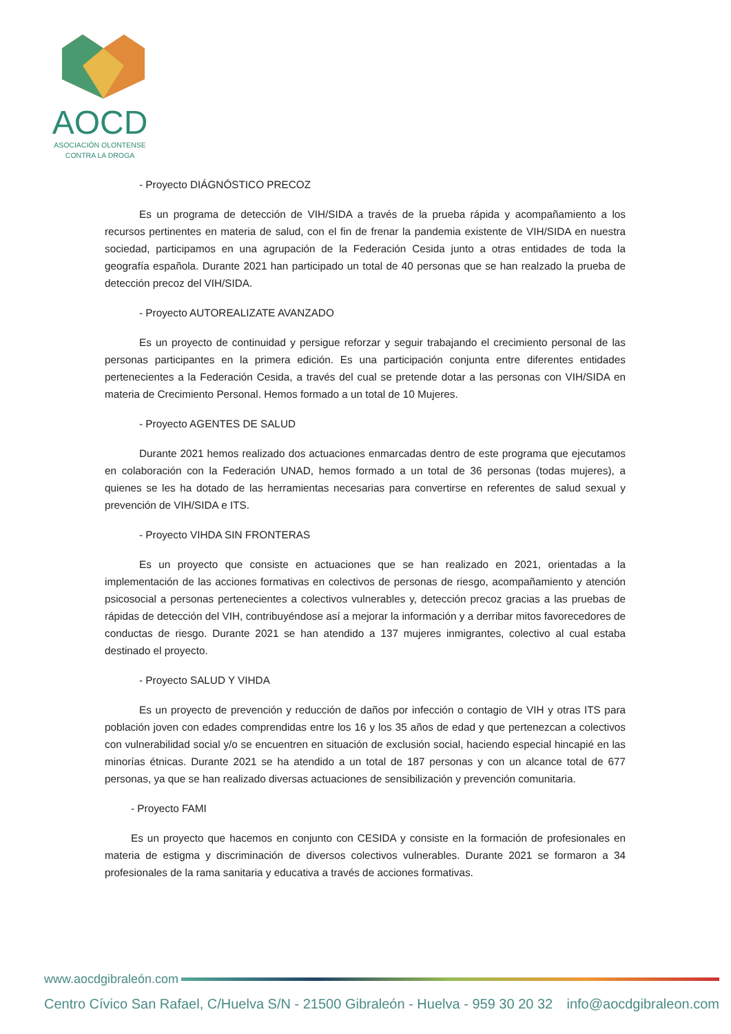AOCD
ASOCIACIÓN OLONTENSE
CONTRA LA DROGA
- Proyecto DIÁGNÓSTICO PRECOZ
Es un programa de detección de VIH/SIDA a través de la prueba rápida y acompañamiento a los recursos pertinentes en materia de salud, con el fin de frenar la pandemia existente de VIH/SIDA en nuestra sociedad, participamos en una agrupación de la Federación Cesida junto a otras entidades de toda la geografía española. Durante 2021 han participado un total de 40 personas que se han realzado la prueba de detección precoz del VIH/SIDA.
- Proyecto AUTOREALIZATE AVANZADO
Es un proyecto de continuidad y persigue reforzar y seguir trabajando el crecimiento personal de las personas participantes en la primera edición. Es una participación conjunta entre diferentes entidades pertenecientes a la Federación Cesida, a través del cual se pretende dotar a las personas con VIH/SIDA en materia de Crecimiento Personal. Hemos formado a un total de 10 Mujeres.
- Proyecto AGENTES DE SALUD
Durante 2021 hemos realizado dos actuaciones enmarcadas dentro de este programa que ejecutamos en colaboración con la Federación UNAD, hemos formado a un total de 36 personas (todas mujeres), a quienes se les ha dotado de las herramientas necesarias para convertirse en referentes de salud sexual y prevención de VIH/SIDA e ITS.
- Proyecto VIHDA SIN FRONTERAS
Es un proyecto que consiste en actuaciones que se han realizado en 2021, orientadas a la implementación de las acciones formativas en colectivos de personas de riesgo, acompañamiento y atención psicosocial a personas pertenecientes a colectivos vulnerables y, detección precoz gracias a las pruebas de rápidas de detección del VIH, contribuyéndose así a mejorar la información y a derribar mitos favorecedores de conductas de riesgo. Durante 2021 se han atendido a 137 mujeres inmigrantes, colectivo al cual estaba destinado el proyecto.
- Proyecto SALUD Y VIHDA
Es un proyecto de prevención y reducción de daños por infección o contagio de VIH y otras ITS para población joven con edades comprendidas entre los 16 y los 35 años de edad y que pertenezcan a colectivos con vulnerabilidad social y/o se encuentren en situación de exclusión social, haciendo especial hincapié en las minorías étnicas. Durante 2021 se ha atendido a un total de 187 personas y con un alcance total de 677 personas, ya que se han realizado diversas actuaciones de sensibilización y prevención comunitaria.
- Proyecto FAMI
Es un proyecto que hacemos en conjunto con CESIDA y consiste en la formación de profesionales en materia de estigma y discriminación de diversos colectivos vulnerables. Durante 2021 se formaron a 34 profesionales de la rama sanitaria y educativa a través de acciones formativas.
www.aocdgibraleón.com
Centro Cívico San Rafael, C/Huelva S/N - 21500 Gibraleón - Huelva - 959 30 20 32 info@aocdgibraleon.com